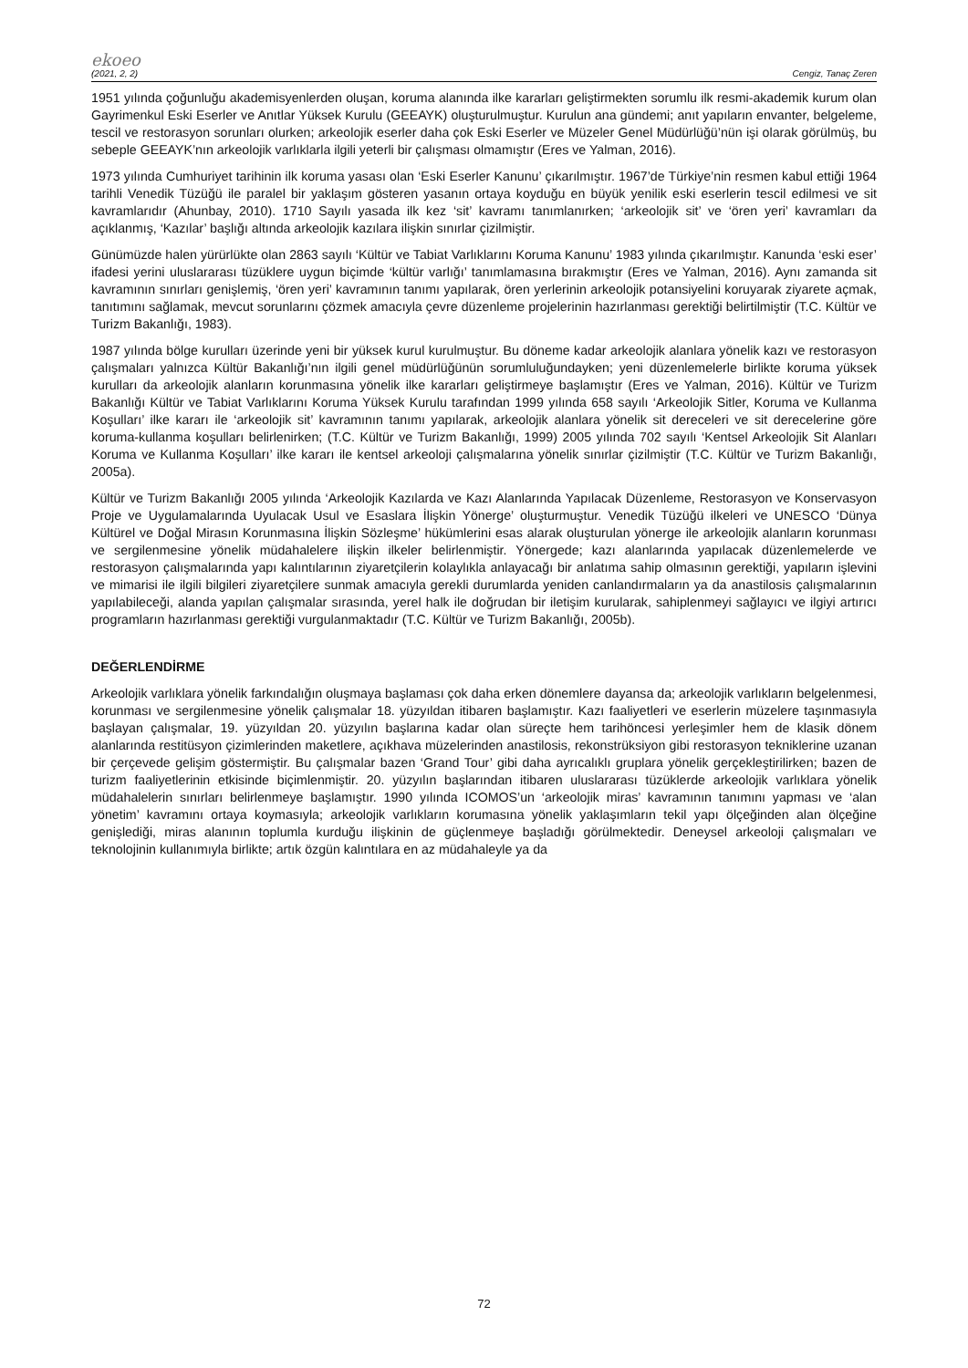ekoeo
(2021, 2, 2) Cengiz, Tanaç Zeren
1951 yılında çoğunluğu akademisyenlerden oluşan, koruma alanında ilke kararları geliştirmekten sorumlu ilk resmi-akademik kurum olan Gayrimenkul Eski Eserler ve Anıtlar Yüksek Kurulu (GEEAYK) oluşturulmuştur. Kurulun ana gündemi; anıt yapıların envanter, belgeleme, tescil ve restorasyon sorunları olurken; arkeolojik eserler daha çok Eski Eserler ve Müzeler Genel Müdürlüğü’nün işi olarak görülmüş, bu sebeple GEEAYK’nın arkeolojik varlıklarla ilgili yeterli bir çalışması olmamıştır (Eres ve Yalman, 2016).
1973 yılında Cumhuriyet tarihinin ilk koruma yasası olan ‘Eski Eserler Kanunu’ çıkarılmıştır. 1967’de Türkiye’nin resmen kabul ettiği 1964 tarihli Venedik Tüzüğü ile paralel bir yaklaşım gösteren yasanın ortaya koyduğu en büyük yenilik eski eserlerin tescil edilmesi ve sit kavramlarıdır (Ahunbay, 2010). 1710 Sayılı yasada ilk kez ‘sit’ kavramı tanımlanırken; ‘arkeolojik sit’ ve ‘ören yeri’ kavramları da açıklanmış, ‘Kazılar’ başlığı altında arkeolojik kazılara ilişkin sınırlar çizilmiştir.
Günümüzde halen yürürlükte olan 2863 sayılı ‘Kültür ve Tabiat Varlıklarını Koruma Kanunu’ 1983 yılında çıkarılmıştır. Kanunda ‘eski eser’ ifadesi yerini uluslararası tüzüklere uygun biçimde ‘kültür varlığı’ tanımlamasına bırakmıştır (Eres ve Yalman, 2016). Aynı zamanda sit kavramının sınırları genişlemiş, ‘ören yeri’ kavramının tanımı yapılarak, ören yerlerinin arkeolojik potansiyelini koruyarak ziyarete açmak, tanıtımını sağlamak, mevcut sorunlarını çözmek amacıyla çevre düzenleme projelerinin hazırlanması gerektiği belirtilmiştir (T.C. Kültür ve Turizm Bakanlığı, 1983).
1987 yılında bölge kurulları üzerinde yeni bir yüksek kurul kurulmuştur. Bu döneme kadar arkeolojik alanlara yönelik kazı ve restorasyon çalışmaları yalnızca Kültür Bakanlığı’nın ilgili genel müdürlüğünün sorumluluğundayken; yeni düzenlemelerle birlikte koruma yüksek kurulları da arkeolojik alanların korunmasına yönelik ilke kararları geliştirmeye başlamıştır (Eres ve Yalman, 2016). Kültür ve Turizm Bakanlığı Kültür ve Tabiat Varlıklarını Koruma Yüksek Kurulu tarafından 1999 yılında 658 sayılı ‘Arkeolojik Sitler, Koruma ve Kullanma Koşulları’ ilke kararı ile ‘arkeolojik sit’ kavramının tanımı yapılarak, arkeolojik alanlara yönelik sit dereceleri ve sit derecelerine göre koruma-kullanma koşulları belirlenirken; (T.C. Kültür ve Turizm Bakanlığı, 1999) 2005 yılında 702 sayılı ‘Kentsel Arkeolojik Sit Alanları Koruma ve Kullanma Koşulları’ ilke kararı ile kentsel arkeoloji çalışmalarına yönelik sınırlar çizilmiştir (T.C. Kültür ve Turizm Bakanlığı, 2005a).
Kültür ve Turizm Bakanlığı 2005 yılında ‘Arkeolojik Kazılarda ve Kazı Alanlarında Yapılacak Düzenleme, Restorasyon ve Konservasyon Proje ve Uygulamalarında Uyulacak Usul ve Esaslara İlişkin Yönerge’ oluşturmuştur. Venedik Tüzüğü ilkeleri ve UNESCO ‘Dünya Kültürel ve Doğal Mirasın Korunmasına İlişkin Sözleşme’ hükümlerini esas alarak oluşturulan yönerge ile arkeolojik alanların korunması ve sergilenmesine yönelik müdahalelere ilişkin ilkeler belirlenmiştir. Yönergede; kazı alanlarında yapılacak düzenlemelerde ve restorasyon çalışmalarında yapı kalıntılarının ziyaretçilerin kolaylıkla anlayacağı bir anlatıma sahip olmasının gerektiği, yapıların işlevini ve mimarisi ile ilgili bilgileri ziyaretçilere sunmak amacıyla gerekli durumlarda yeniden canlandırmaların ya da anastilosis çalışmalarının yapılabileceği, alanda yapılan çalışmalar sırasında, yerel halk ile doğrudan bir iletişim kurularak, sahiplenmeyi sağlayıcı ve ilgiyi artırıcı programların hazırlanması gerektiği vurgulanmaktadır (T.C. Kültür ve Turizm Bakanlığı, 2005b).
DEĞERLENDİRME
Arkeolojik varlıklara yönelik farkındalığın oluşmaya başlaması çok daha erken dönemlere dayansa da; arkeolojik varlıkların belgelenmesi, korunması ve sergilenmesine yönelik çalışmalar 18. yüzyıldan itibaren başlamıştır. Kazı faaliyetleri ve eserlerin müzelere taşınmasıyla başlayan çalışmalar, 19. yüzyıldan 20. yüzyılın başlarına kadar olan süreçte hem tarihöncesi yerleşimler hem de klasik dönem alanlarında restitüsyon çizimlerinden maketlere, açıkhava müzelerinden anastilosis, rekonstrüksiyon gibi restorasyon tekniklerine uzanan bir çerçevede gelişim göstermiştir. Bu çalışmalar bazen ‘Grand Tour’ gibi daha ayrıcalıklı gruplara yönelik gerçekleştirilirken; bazen de turizm faaliyetlerinin etkisinde biçimlenmiştir. 20. yüzyılın başlarından itibaren uluslararası tüzüklerde arkeolojik varlıklara yönelik müdahalelerin sınırları belirlenmeye başlamıştır. 1990 yılında ICOMOS’un ‘arkeolojik miras’ kavramının tanımını yapması ve ‘alan yönetim’ kavramını ortaya koymasıyla; arkeolojik varlıkların korumasına yönelik yaklaşımların tekil yapı ölçeğinden alan ölçeğine genişlediği, miras alanının toplumla kurduğu ilişkinin de güçlenmeye başladığı görülmektedir. Deneysel arkeoloji çalışmaları ve teknolojinin kullanımıyla birlikte; artık özgün kalıntılara en az müdahaleyle ya da
72